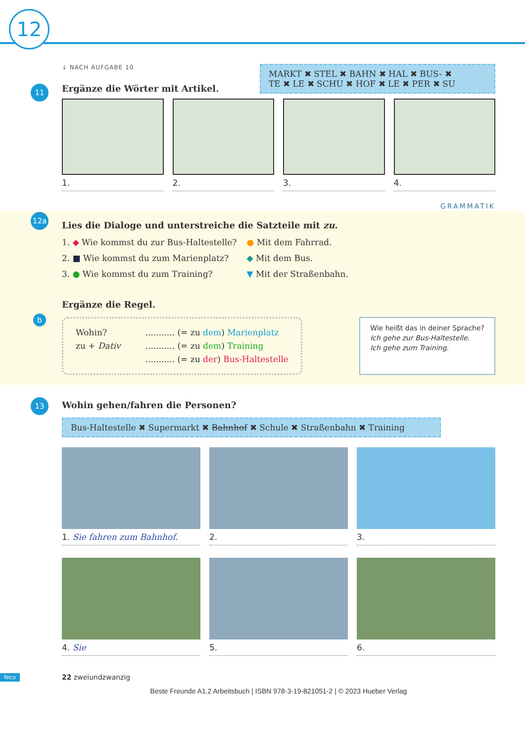12
↓ NACH AUFGABE 10
11
Ergänze die Wörter mit Artikel.
MARKT ✖ STEL ✖ BAHN ✖ HAL ✖ BUS- ✖
TE ✖ LE ✖ SCHU ✖ HOF ✖ LE ✖ PER ✖ SU
1. 2. 3. 4.
GRAMMATIK
12a
Lies die Dialoge und unterstreiche die Satzteile mit zu.
1. ◆ Wie kommst du zur Bus-Haltestelle?
2. ■ Wie kommst du zum Marienplatz?
3. ● Wie kommst du zum Training?
● Mit dem Fahrrad.
◆ Mit dem Bus.
▼ Mit der Straßenbahn.
b
Ergänze die Regel.
Wohin?
zu + Dativ
........... (= zu dem) Marienplatz
........... (= zu dem) Training
........... (= zu der) Bus-Haltestelle
Wie heißt das in deiner Sprache?
Ich gehe zur Bus-Haltestelle.
Ich gehe zum Training.
13
Wohin gehen/fahren die Personen?
Bus-Haltestelle ✖ Supermarkt ✖ Bahnhof ✖ Schule ✖ Straßenbahn ✖ Training
1. Sie fahren zum Bahnhof. 2. 3.
4. Sie 5. 6.
Nico 22 zweiundzwanzig
Beste Freunde A1.2 Arbeitsbuch | ISBN 978-3-19-821051-2 | © 2023 Hueber Verlag